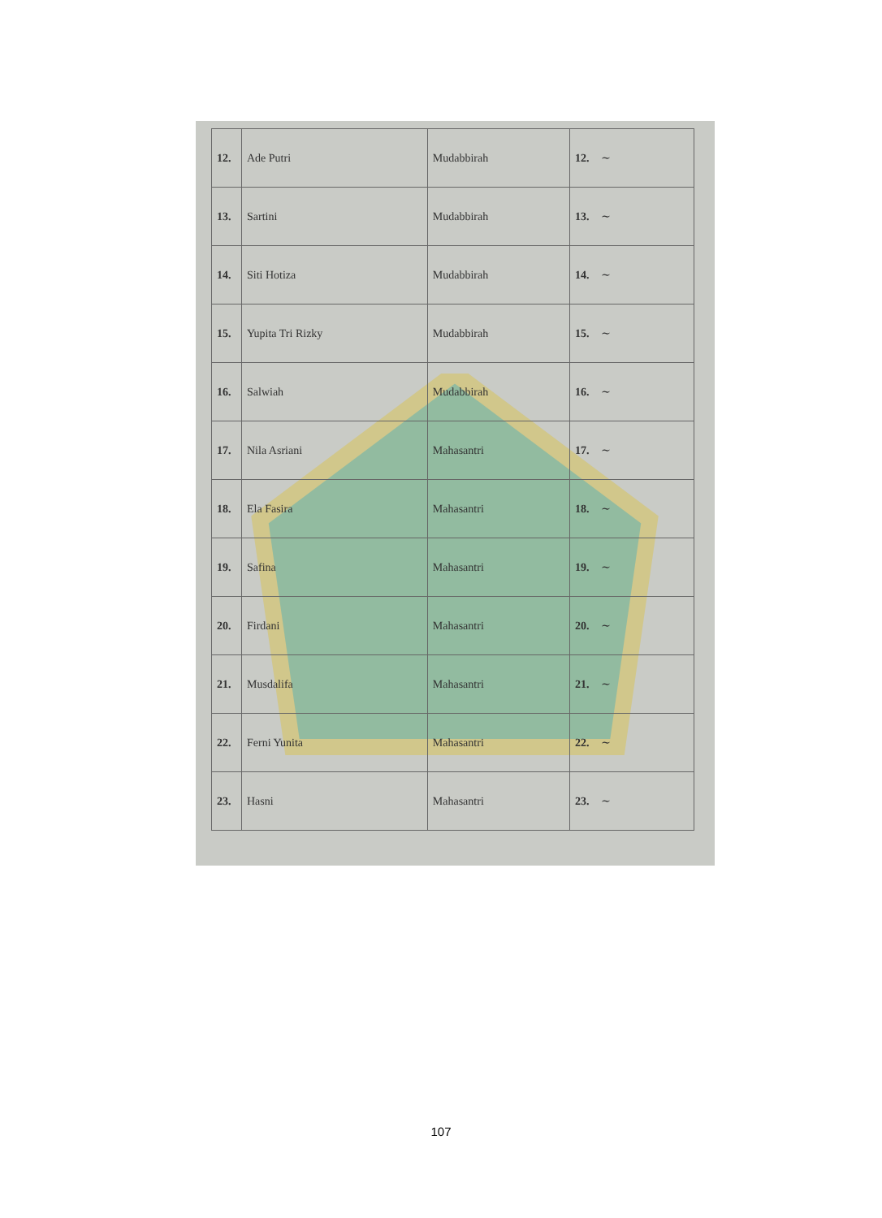| 12. | Ade Putri | Mudabbirah | 12. ~ |
| 13. | Sartini | Mudabbirah | 13. ~ |
| 14. | Siti Hotiza | Mudabbirah | 14. ~ |
| 15. | Yupita Tri Rizky | Mudabbirah | 15. ~ |
| 16. | Salwiah | Mudabbirah | 16. ~ |
| 17. | Nila Asriani | Mahasantri | 17. ~ |
| 18. | Ela Fasira | Mahasantri | 18. ~ |
| 19. | Safina | Mahasantri | 19. ~ |
| 20. | Firdani | Mahasantri | 20. ~ |
| 21. | Musdalifa | Mahasantri | 21. ~ |
| 22. | Ferni Yunita | Mahasantri | 22. ~ |
| 23. | Hasni | Mahasantri | 23. ~ |
107